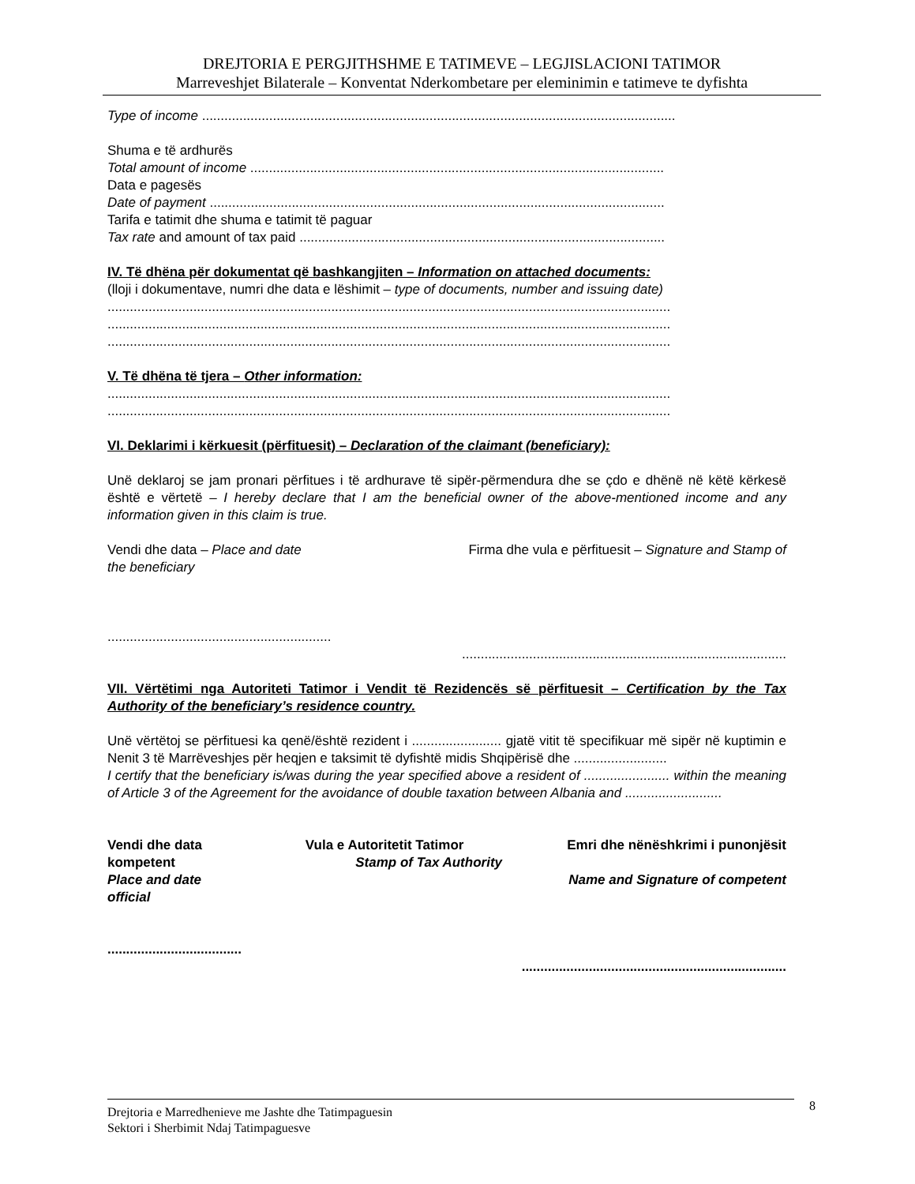DREJTORIA E PERGJITHSHME E TATIMEVE – LEGJISLACIONI TATIMOR
Marreveshjet Bilaterale – Konventat Nderkombetare per eleminimin e tatimeve te dyfishta
Type of income ...............................................................................................................................
Shuma e të ardhurës
Total amount of income ...............................................................................................................
Data e pagesës
Date of payment ..........................................................................................................................
Tarifa e tatimit dhe shuma e tatimit të paguar
Tax rate and amount of tax paid ..................................................................................................
IV. Të dhëna për dokumentat që bashkangjiten – Information on attached documents:
(lloji i dokumentave, numri dhe data e lëshimit – type of documents, number and issuing date)
.......................................................................................................................................................
.......................................................................................................................................................
.......................................................................................................................................................
V. Të dhëna të tjera – Other information:
.......................................................................................................................................................
.......................................................................................................................................................
VI. Deklarimi i kërkuesit (përfituesit) – Declaration of the claimant (beneficiary):
Unë deklaroj se jam pronari përfitues i të ardhurave të sipër-përmendura dhe se çdo e dhënë në këtë kërkesë është e vërtetë – I hereby declare that I am the beneficial owner of the above-mentioned income and any information given in this claim is true.
Vendi dhe data – Place and date Firma dhe vula e përfituesit – Signature and Stamp of
the beneficiary
............................................................
.......................................................................................
VII. Vërtëtimi nga Autoriteti Tatimor i Vendit të Rezidencës së përfituesit – Certification by the Tax Authority of the beneficiary’s residence country.
Unë vërtëtoj se përfituesi ka qenë/është rezident i ........................ gjatë vitit të specifikuar më sipër në kuptimin e Nenit 3 të Marrëveshjes për heqjen e taksimit të dyfishtë midis Shqipërisë dhe .........................
I certify that the beneficiary is/was during the year specified above a resident of ....................... within the meaning of Article 3 of the Agreement for the avoidance of double taxation between Albania and ..........................
Vendi dhe data Vula e Autoritetit Tatimor Emri dhe nënëshkrimi i punonjësit
kompetent Stamp of Tax Authority
Place and date Name and Signature of competent
official
....................................
.......................................................................
Drejtoria e Marredhenieve me Jashte dhe Tatimpaguesin
Sektori i Sherbimit Ndaj Tatimpaguesve
8